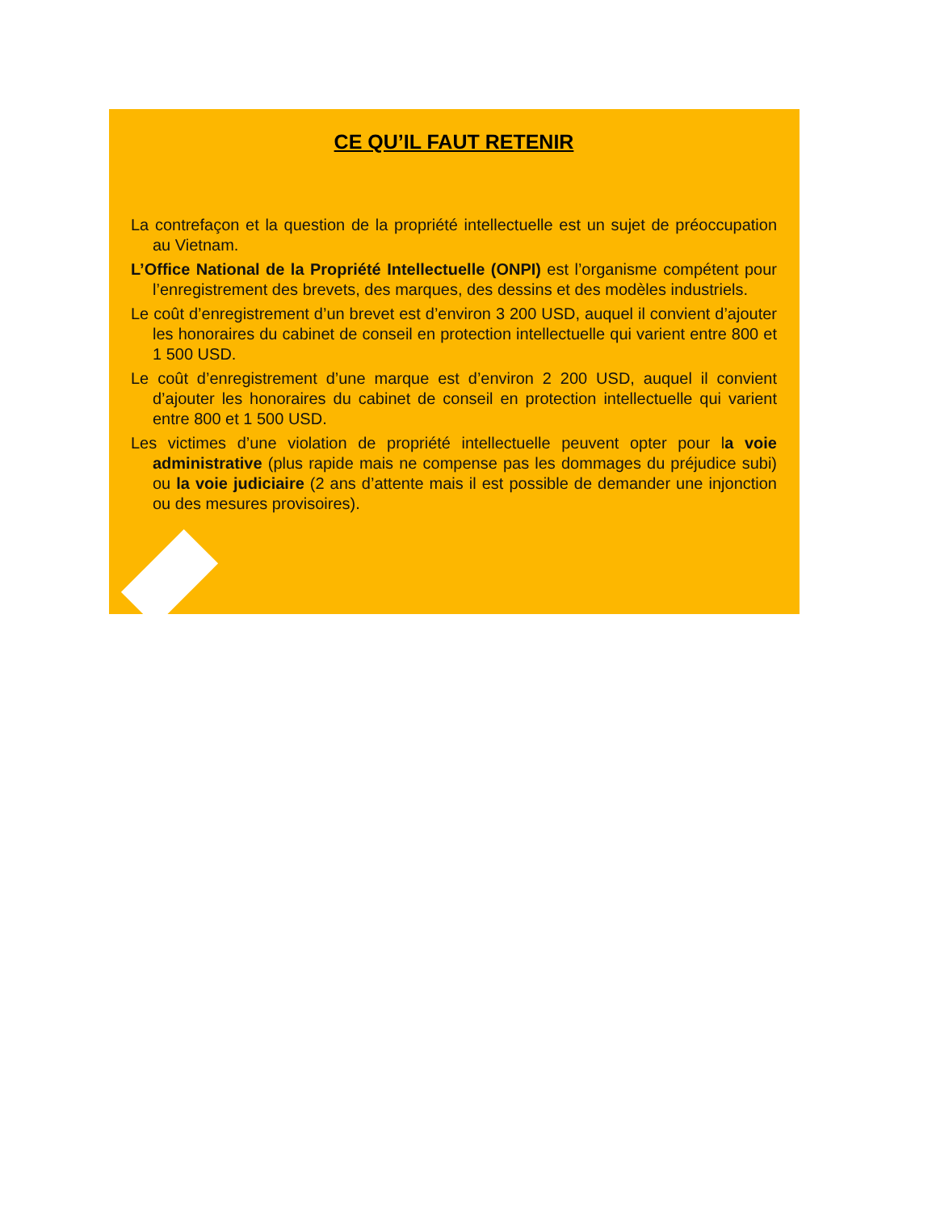CE QU’IL FAUT RETENIR
La contrefaçon et la question de la propriété intellectuelle est un sujet de préoccupation au Vietnam.
L’Office National de la Propriété Intellectuelle (ONPI) est l’organisme compétent pour l’enregistrement des brevets, des marques, des dessins et des modèles industriels.
Le coût d’enregistrement d’un brevet est d’environ 3 200 USD, auquel il convient d’ajouter les honoraires du cabinet de conseil en protection intellectuelle qui varient entre 800 et 1 500 USD.
Le coût d’enregistrement d’une marque est d’environ 2 200 USD, auquel il convient d’ajouter les honoraires du cabinet de conseil en protection intellectuelle qui varient entre 800 et 1 500 USD.
Les victimes d’une violation de propriété intellectuelle peuvent opter pour la voie administrative (plus rapide mais ne compense pas les dommages du préjudice subi) ou la voie judiciaire (2 ans d’attente mais il est possible de demander une injonction ou des mesures provisoires).